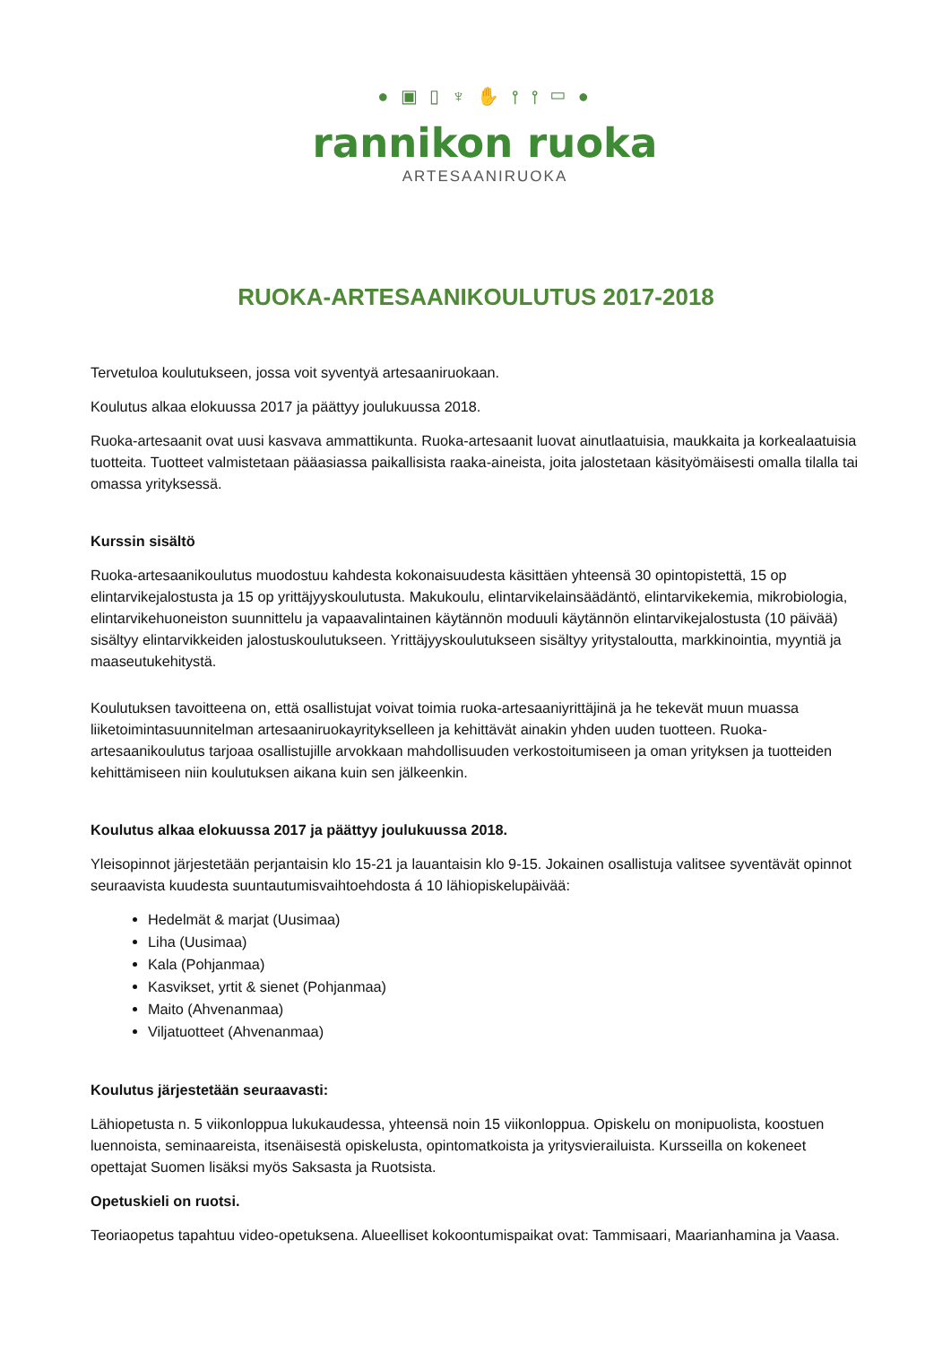● ▣ ▯ ♆ ✋ ⫯ ⫯ ▭ ●
rannikon ruoka
ARTESAANIRUOKA
RUOKA-ARTESAANIKOULUTUS 2017-2018
Tervetuloa koulutukseen, jossa voit syventyä artesaaniruokaan.
Koulutus alkaa elokuussa 2017 ja päättyy joulukuussa 2018.
Ruoka-artesaanit ovat uusi kasvava ammattikunta. Ruoka-artesaanit luovat ainutlaatuisia, maukkaita ja korkealaatuisia tuotteita. Tuotteet valmistetaan pääasiassa paikallisista raaka-aineista, joita jalostetaan käsityömäisesti omalla tilalla tai omassa yrityksessä.
Kurssin sisältö
Ruoka-artesaanikoulutus muodostuu kahdesta kokonaisuudesta käsittäen yhteensä 30 opintopistettä, 15 op elintarvikejalostusta ja 15 op yrittäjyyskoulutusta. Makukoulu, elintarvikelainsäädäntö, elintarvikekemia, mikrobiologia, elintarvikehuoneiston suunnittelu ja vapaavalintainen käytännön moduuli käytännön elintarvikejalostusta (10 päivää) sisältyy elintarvikkeiden jalostuskoulutukseen. Yrittäjyyskoulutukseen sisältyy yritystaloutta, markkinointia, myyntiä ja maaseutukehitystä.
Koulutuksen tavoitteena on, että osallistujat voivat toimia ruoka-artesaaniyrittäjinä ja he tekevät muun muassa liiketoimintasuunnitelman artesaaniruokayritykselleen ja kehittävät ainakin yhden uuden tuotteen. Ruoka-artesaanikoulutus tarjoaa osallistujille arvokkaan mahdollisuuden verkostoitumiseen ja oman yrityksen ja tuotteiden kehittämiseen niin koulutuksen aikana kuin sen jälkeenkin.
Koulutus alkaa elokuussa 2017 ja päättyy joulukuussa 2018.
Yleisopinnot järjestetään perjantaisin klo 15-21 ja lauantaisin klo 9-15. Jokainen osallistuja valitsee syventävät opinnot seuraavista kuudesta suuntautumisvaihtoehdosta á 10 lähiopiskelupäivää:
Hedelmät & marjat (Uusimaa)
Liha (Uusimaa)
Kala (Pohjanmaa)
Kasvikset, yrtit & sienet (Pohjanmaa)
Maito (Ahvenanmaa)
Viljatuotteet (Ahvenanmaa)
Koulutus järjestetään seuraavasti:
Lähiopetusta n. 5 viikonloppua lukukaudessa, yhteensä noin 15 viikonloppua. Opiskelu on monipuolista, koostuen luennoista, seminaareista, itsenäisestä opiskelusta, opintomatkoista ja yritysvierailuista. Kursseilla on kokeneet opettajat Suomen lisäksi myös Saksasta ja Ruotsista.
Opetuskieli on ruotsi.
Teoriaopetus tapahtuu video-opetuksena. Alueelliset kokoontumispaikat ovat: Tammisaari, Maarianhamina ja Vaasa.